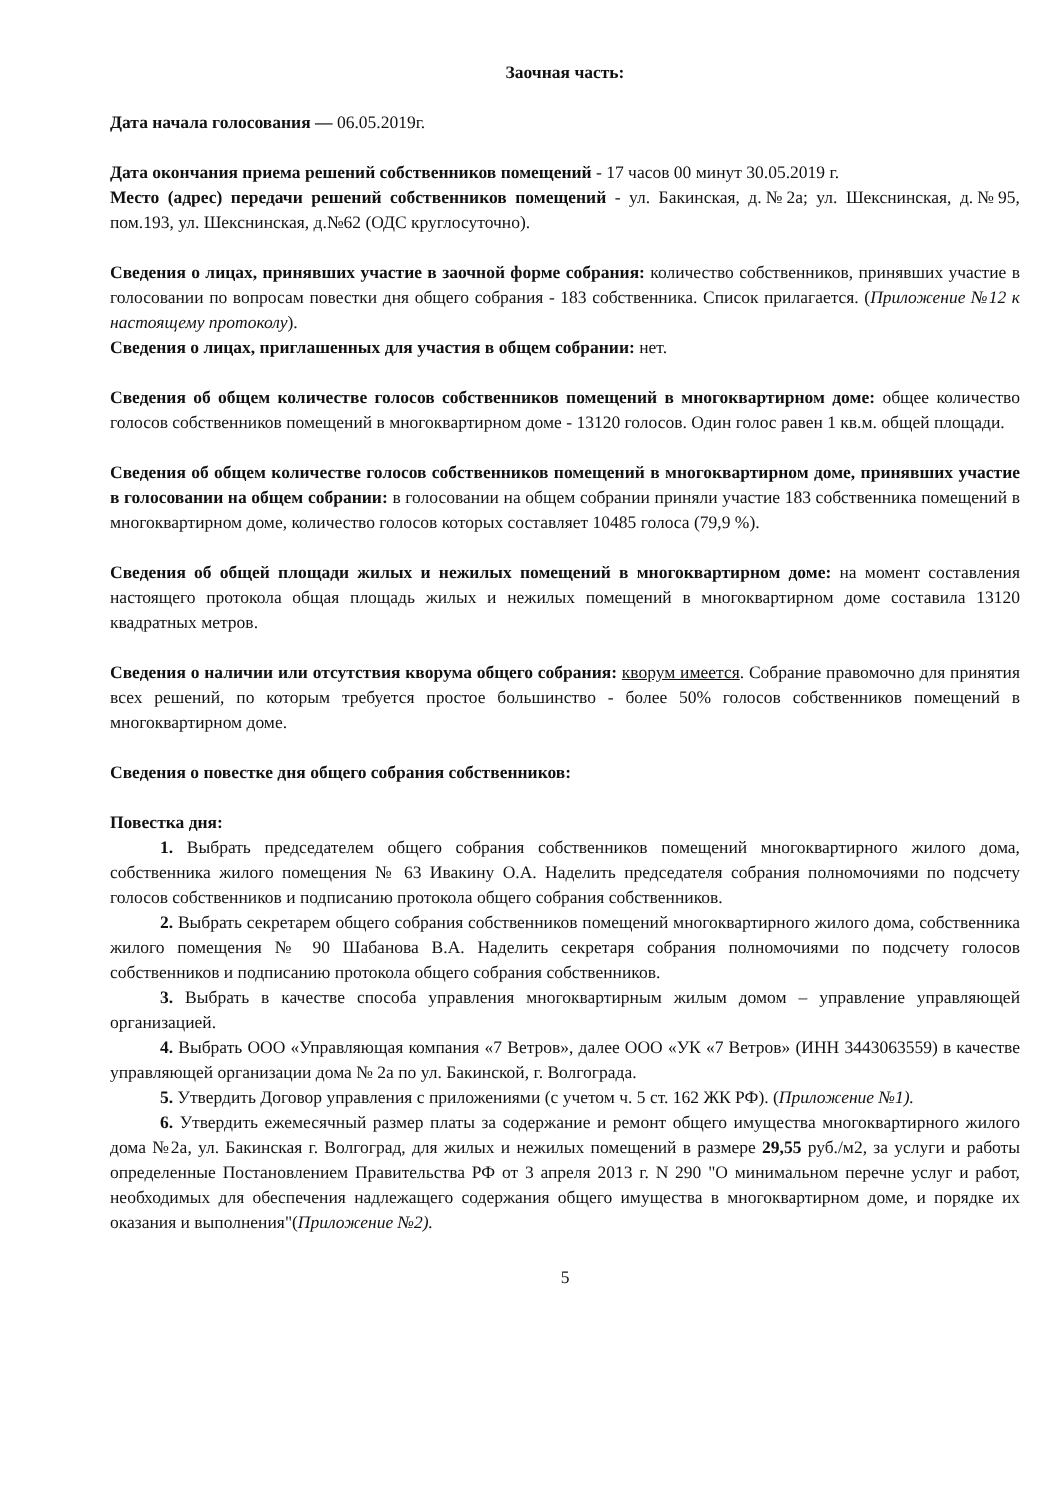Заочная часть:
Дата начала голосования — 06.05.2019г.
Дата окончания приема решений собственников помещений - 17 часов 00 минут 30.05.2019 г.
Место (адрес) передачи решений собственников помещений - ул. Бакинская, д.№2а; ул. Шекснинская, д.№95, пом.193, ул. Шекснинская, д.№62 (ОДС круглосуточно).
Сведения о лицах, принявших участие в заочной форме собрания: количество собственников, принявших участие в голосовании по вопросам повестки дня общего собрания - 183 собственника. Список прилагается. (Приложение №12 к настоящему протоколу).
Сведения о лицах, приглашенных для участия в общем собрании: нет.
Сведения об общем количестве голосов собственников помещений в многоквартирном доме: общее количество голосов собственников помещений в многоквартирном доме - 13120 голосов. Один голос равен 1 кв.м. общей площади.
Сведения об общем количестве голосов собственников помещений в многоквартирном доме, принявших участие в голосовании на общем собрании: в голосовании на общем собрании приняли участие 183 собственника помещений в многоквартирном доме, количество голосов которых составляет 10485 голоса (79,9 %).
Сведения об общей площади жилых и нежилых помещений в многоквартирном доме: на момент составления настоящего протокола общая площадь жилых и нежилых помещений в многоквартирном доме составила 13120 квадратных метров.
Сведения о наличии или отсутствия кворума общего собрания: кворум имеется. Собрание правомочно для принятия всех решений, по которым требуется простое большинство - более 50% голосов собственников помещений в многоквартирном доме.
Сведения о повестке дня общего собрания собственников:
Повестка дня:
1. Выбрать председателем общего собрания собственников помещений многоквартирного жилого дома, собственника жилого помещения № 63 Ивакину О.А. Наделить председателя собрания полномочиями по подсчету голосов собственников и подписанию протокола общего собрания собственников.
2. Выбрать секретарем общего собрания собственников помещений многоквартирного жилого дома, собственника жилого помещения № 90 Шабанова В.А. Наделить секретаря собрания полномочиями по подсчету голосов собственников и подписанию протокола общего собрания собственников.
3. Выбрать в качестве способа управления многоквартирным жилым домом – управление управляющей организацией.
4. Выбрать ООО «Управляющая компания «7 Ветров», далее ООО «УК «7 Ветров» (ИНН 3443063559) в качестве управляющей организации дома № 2а по ул. Бакинской, г. Волгограда.
5. Утвердить Договор управления с приложениями (с учетом ч. 5 ст. 162 ЖК РФ). (Приложение №1).
6. Утвердить ежемесячный размер платы за содержание и ремонт общего имущества многоквартирного жилого дома №2а, ул. Бакинская г. Волгоград, для жилых и нежилых помещений в размере 29,55 руб./м2, за услуги и работы определенные Постановлением Правительства РФ от 3 апреля 2013 г. N 290 "О минимальном перечне услуг и работ, необходимых для обеспечения надлежащего содержания общего имущества в многоквартирном доме, и порядке их оказания и выполнения"(Приложение №2).
5